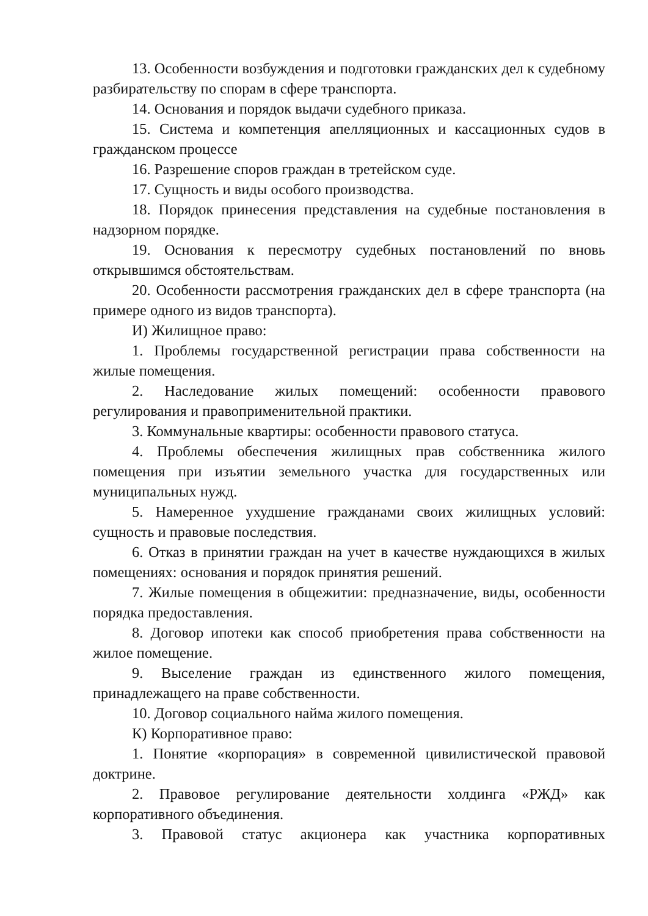13. Особенности возбуждения и подготовки гражданских дел к судебному разбирательству по спорам в сфере транспорта.
14. Основания и порядок выдачи судебного приказа.
15. Система и компетенция апелляционных и кассационных судов в гражданском процессе
16. Разрешение споров граждан в третейском суде.
17. Сущность и виды особого производства.
18. Порядок принесения представления на судебные постановления в надзорном порядке.
19. Основания к пересмотру судебных постановлений по вновь открывшимся обстоятельствам.
20. Особенности рассмотрения гражданских дел в сфере транспорта (на примере одного из видов транспорта).
И) Жилищное право:
1. Проблемы государственной регистрации права собственности на жилые помещения.
2. Наследование жилых помещений: особенности правового регулирования и правоприменительной практики.
3. Коммунальные квартиры: особенности правового статуса.
4. Проблемы обеспечения жилищных прав собственника жилого помещения при изъятии земельного участка для государственных или муниципальных нужд.
5. Намеренное ухудшение гражданами своих жилищных условий: сущность и правовые последствия.
6. Отказ в принятии граждан на учет в качестве нуждающихся в жилых помещениях: основания и порядок принятия решений.
7. Жилые помещения в общежитии: предназначение, виды, особенности порядка предоставления.
8. Договор ипотеки как способ приобретения права собственности на жилое помещение.
9. Выселение граждан из единственного жилого помещения, принадлежащего на праве собственности.
10. Договор социального найма жилого помещения.
К) Корпоративное право:
1. Понятие «корпорация» в современной цивилистической правовой доктрине.
2. Правовое регулирование деятельности холдинга «РЖД» как корпоративного объединения.
3. Правовой статус акционера как участника корпоративных